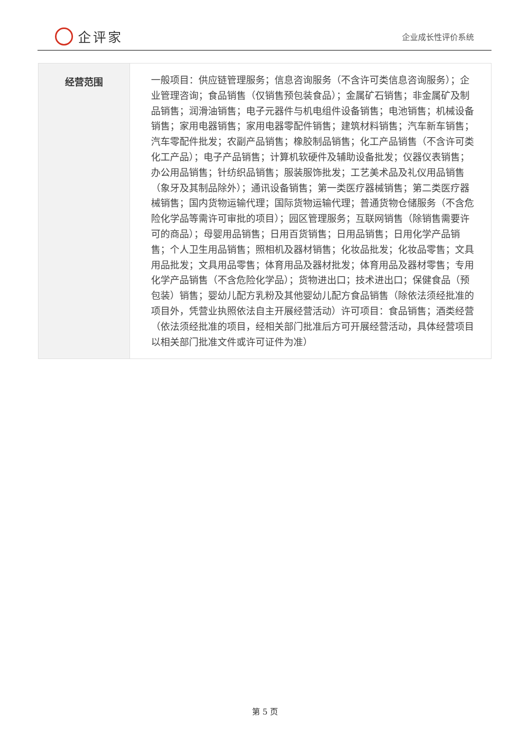企评家
企业成长性评价系统
| 经营范围 | 一般项目：供应链管理服务；信息咨询服务（不含许可类信息咨询服务）；企业管理咨询；食品销售（仅销售预包装食品）；金属矿石销售；非金属矿及制品销售；润滑油销售；电子元器件与机电组件设备销售；电池销售；机械设备销售；家用电器销售；家用电器零配件销售；建筑材料销售；汽车新车销售；汽车零配件批发；农副产品销售；橡胶制品销售；化工产品销售（不含许可类化工产品）；电子产品销售；计算机软硬件及辅助设备批发；仪器仪表销售；办公用品销售；针纺织品销售；服装服饰批发；工艺美术品及礼仪用品销售（象牙及其制品除外）；通讯设备销售；第一类医疗器械销售；第二类医疗器械销售；国内货物运输代理；国际货物运输代理；普通货物仓储服务（不含危险化学品等需许可审批的项目）；园区管理服务；互联网销售（除销售需要许可的商品）；母婴用品销售；日用百货销售；日用品销售；日用化学产品销售；个人卫生用品销售；照相机及器材销售；化妆品批发；化妆品零售；文具用品批发；文具用品零售；体育用品及器材批发；体育用品及器材零售；专用化学产品销售（不含危险化学品）；货物进出口；技术进出口；保健食品（预包装）销售；婴幼儿配方乳粉及其他婴幼儿配方食品销售（除依法须经批准的项目外，凭营业执照依法自主开展经营活动）许可项目：食品销售；酒类经营（依法须经批准的项目，经相关部门批准后方可开展经营活动，具体经营项目以相关部门批准文件或许可证件为准） |
第 5 页